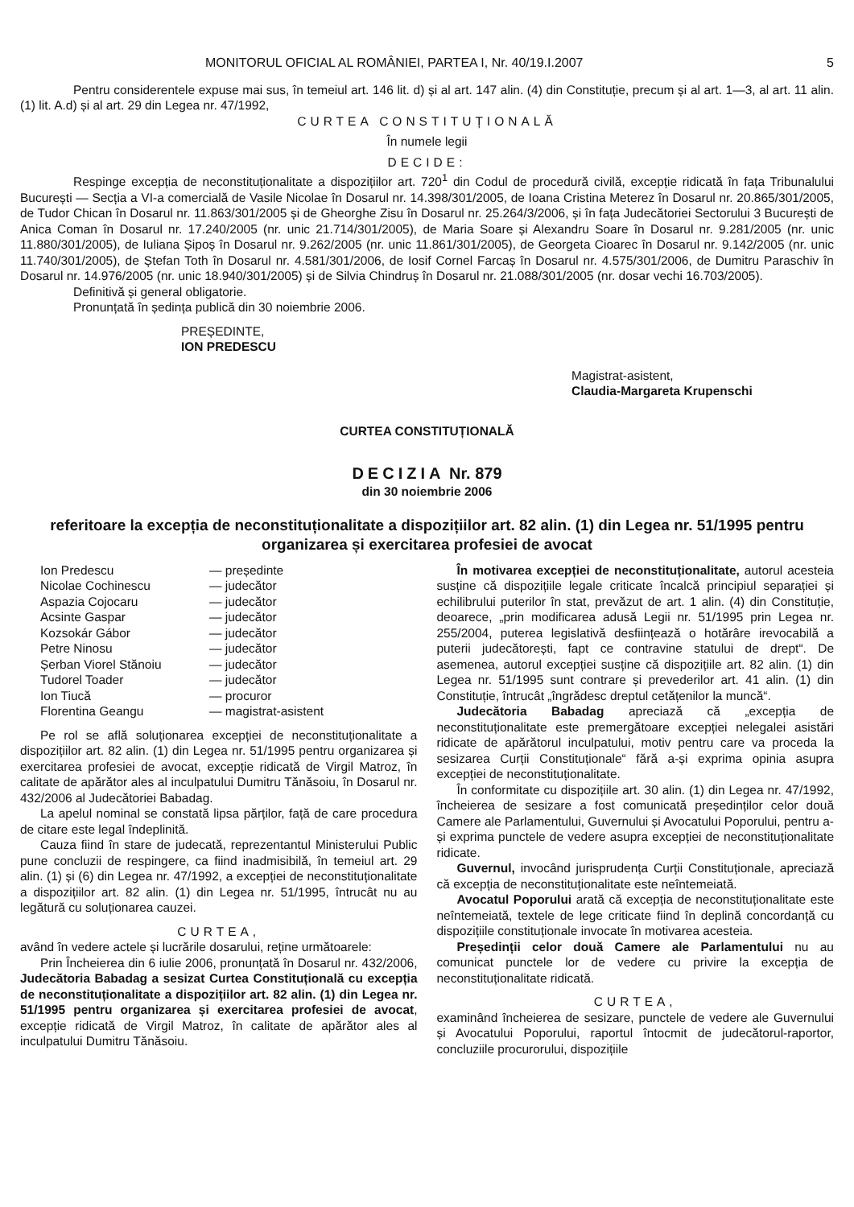MONITORUL OFICIAL AL ROMÂNIEI, PARTEA I, Nr. 40/19.I.2007 5
Pentru considerentele expuse mai sus, în temeiul art. 146 lit. d) și al art. 147 alin. (4) din Constituție, precum și al art. 1—3, al art. 11 alin. (1) lit. A.d) și al art. 29 din Legea nr. 47/1992,
CURTEA CONSTITUȚIONALĂ
În numele legii
DECIDE:
Respinge excepția de neconstituționalitate a dispozițiilor art. 720<sup>1</sup> din Codul de procedură civilă, excepție ridicată în fața Tribunalului București — Secția a VI-a comercială de Vasile Nicolae în Dosarul nr. 14.398/301/2005, de Ioana Cristina Meterez în Dosarul nr. 20.865/301/2005, de Tudor Chican în Dosarul nr. 11.863/301/2005 și de Gheorghe Zisu în Dosarul nr. 25.264/3/2006, și în fața Judecătoriei Sectorului 3 București de Anica Coman în Dosarul nr. 17.240/2005 (nr. unic 21.714/301/2005), de Maria Soare și Alexandru Soare în Dosarul nr. 9.281/2005 (nr. unic 11.880/301/2005), de Iuliana Șipoș în Dosarul nr. 9.262/2005 (nr. unic 11.861/301/2005), de Georgeta Cioarec în Dosarul nr. 9.142/2005 (nr. unic 11.740/301/2005), de Ștefan Toth în Dosarul nr. 4.581/301/2006, de Iosif Cornel Farcaș în Dosarul nr. 4.575/301/2006, de Dumitru Paraschiv în Dosarul nr. 14.976/2005 (nr. unic 18.940/301/2005) și de Silvia Chindruș în Dosarul nr. 21.088/301/2005 (nr. dosar vechi 16.703/2005).
Definitivă și general obligatorie.
Pronunțată în ședința publică din 30 noiembrie 2006.
PREȘEDINTE,
ION PREDESCU
Magistrat-asistent,
Claudia-Margareta Krupenschi
CURTEA CONSTITUȚIONALĂ
DECIZIA Nr. 879
din 30 noiembrie 2006
referitoare la excepția de neconstituționalitate a dispozițiilor art. 82 alin. (1) din Legea nr. 51/1995 pentru organizarea și exercitarea profesiei de avocat
Ion Predescu — președinte Nicolae Cochinescu — judecător Aspazia Cojocaru — judecător Acsinte Gaspar — judecător Kozsokár Gábor — judecător Petre Ninosu — judecător Șerban Viorel Stănoiu — judecător Tudorel Toader — judecător Ion Tiucă — procuror Florentina Geangu — magistrat-asistent
Pe rol se află soluționarea excepției de neconstituționalitate a dispozițiilor art. 82 alin. (1) din Legea nr. 51/1995 pentru organizarea și exercitarea profesiei de avocat, excepție ridicată de Virgil Matroz, în calitate de apărător ales al inculpatului Dumitru Tănăsoiu, în Dosarul nr. 432/2006 al Judecătoriei Babadag.
La apelul nominal se constată lipsa părților, față de care procedura de citare este legal îndeplinită.
Cauza fiind în stare de judecată, reprezentantul Ministerului Public pune concluzii de respingere, ca fiind inadmisibilă, în temeiul art. 29 alin. (1) și (6) din Legea nr. 47/1992, a excepției de neconstituționalitate a dispozițiilor art. 82 alin. (1) din Legea nr. 51/1995, întrucât nu au legătură cu soluționarea cauzei.
CURTEA,
având în vedere actele și lucrările dosarului, reține următoarele:
Prin Încheierea din 6 iulie 2006, pronunțată în Dosarul nr. 432/2006, Judecătoria Babadag a sesizat Curtea Constituțională cu excepția de neconstituționalitate a dispozițiilor art. 82 alin. (1) din Legea nr. 51/1995 pentru organizarea și exercitarea profesiei de avocat, excepție ridicată de Virgil Matroz, în calitate de apărător ales al inculpatului Dumitru Tănăsoiu.
În motivarea excepției de neconstituționalitate, autorul acesteia susține că dispozițiile legale criticate încalcă principiul separației și echilibrului puterilor în stat, prevăzut de art. 1 alin. (4) din Constituție, deoarece, „prin modificarea adusă Legii nr. 51/1995 prin Legea nr. 255/2004, puterea legislativă desființează o hotărâre irevocabilă a puterii judecătorești, fapt ce contravine statului de drept“. De asemenea, autorul excepției susține că dispozițiile art. 82 alin. (1) din Legea nr. 51/1995 sunt contrare și prevederilor art. 41 alin. (1) din Constituție, întrucât „îngrădesc dreptul cetățenilor la muncă“.
Judecătoria Babadag apreciază că „excepția de neconstituționalitate este premergătoare excepției nelegalei asistări ridicate de apărătorul inculpatului, motiv pentru care va proceda la sesizarea Curții Constituționale“ fără a-și exprima opinia asupra excepției de neconstituționalitate.
În conformitate cu dispozițiile art. 30 alin. (1) din Legea nr. 47/1992, încheierea de sesizare a fost comunicată președinților celor două Camere ale Parlamentului, Guvernului și Avocatului Poporului, pentru a-și exprima punctele de vedere asupra excepției de neconstituționalitate ridicate.
Guvernul, invocând jurisprudența Curții Constituționale, apreciază că excepția de neconstituționalitate este neîntemeiată.
Avocatul Poporului arată că excepția de neconstituționalitate este neîntemeiată, textele de lege criticate fiind în deplină concordanță cu dispozițiile constituționale invocate în motivarea acesteia.
Președinții celor două Camere ale Parlamentului nu au comunicat punctele lor de vedere cu privire la excepția de neconstituționalitate ridicată.
CURTEA,
examinând încheierea de sesizare, punctele de vedere ale Guvernului și Avocatului Poporului, raportul întocmit de judecătorul-raportor, concluziile procurorului, dispozițiile